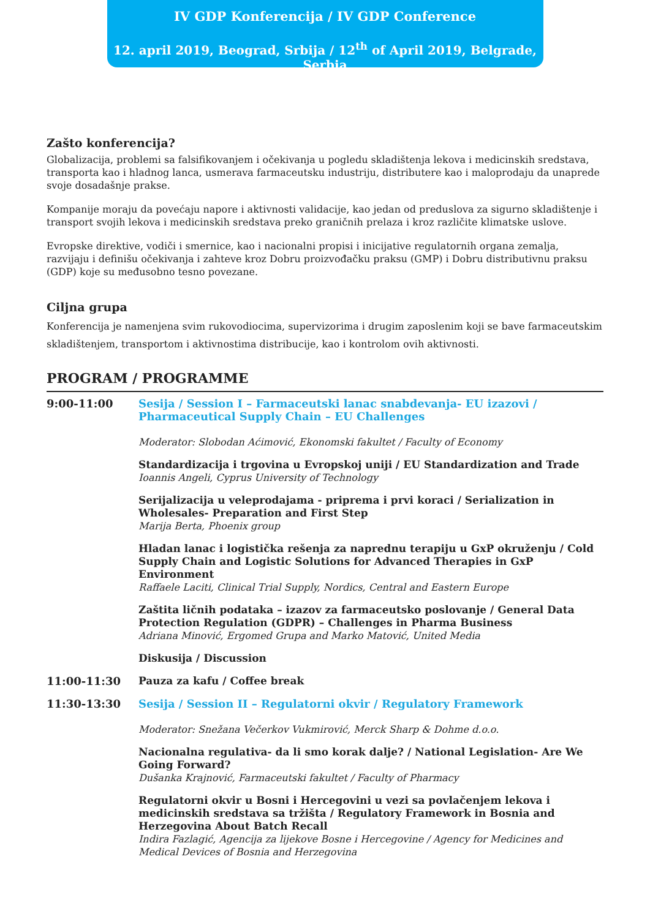IV GDP Konferencija / IV GDP Conference
12. april 2019, Beograd, Srbija / 12<sup>th</sup> of April 2019, Belgrade, Serbia
Zašto konferencija?
Globalizacija, problemi sa falsifikovanjem i očekivanja u pogledu skladištenja lekova i medicinskih sredstava, transporta kao i hladnog lanca, usmerava farmaceutsku industriju, distributere kao i maloprodaju da unaprede svoje dosadašnje prakse.
Kompanije moraju da povećaju napore i aktivnosti validacije, kao jedan od preduslova za sigurno skladištenje i transport svojih lekova i medicinskih sredstava preko graničnih prelaza i kroz različite klimatske uslove.
Evropske direktive, vodiči i smernice, kao i nacionalni propisi i inicijative regulatornih organa zemalja, razvijaju i definišu očekivanja i zahteve kroz Dobru proizvođačku praksu (GMP) i Dobru distributivnu praksu (GDP) koje su međusobno tesno povezane.
Ciljna grupa
Konferencija je namenjena svim rukovodiocima, supervizorima i drugim zaposlenim koji se bave farmaceutskim skladištenjem, transportom i aktivnostima distribucije, kao i kontrolom ovih aktivnosti.
PROGRAM / PROGRAMME
| 9:00-11:00 | Sesija / Session I – Farmaceutski lanac snabdevanja- EU izazovi / Pharmaceutical Supply Chain – EU Challenges Moderator: Slobodan Aćimović, Ekonomski fakultet / Faculty of Economy |
| | Standardizacija i trgovina u Evropskoj uniji / EU Standardization and Trade Ioannis Angeli, Cyprus University of Technology |
| | Serijalizacija u veleprodajama - priprema i prvi koraci / Serialization in Wholesales- Preparation and First Step Marija Berta, Phoenix group |
| | Hladan lanac i logistička rešenja za naprednu terapiju u GxP okruženju / Cold Supply Chain and Logistic Solutions for Advanced Therapies in GxP Environment Raffaele Laciti, Clinical Trial Supply, Nordics, Central and Eastern Europe |
| | Zaštita ličnih podataka – izazov za farmaceutsko poslovanje / General Data Protection Regulation (GDPR) – Challenges in Pharma Business Adriana Minović, Ergomed Grupa and Marko Matović, United Media |
| | Diskusija / Discussion |
| 11:00-11:30 | Pauza za kafu / Coffee break |
| 11:30-13:30 | Sesija / Session II – Regulatorni okvir / Regulatory Framework Moderator: Snežana Večerkov Vukmirović, Merck Sharp & Dohme d.o.o. |
| | Nacionalna regulativa- da li smo korak dalje? / National Legislation- Are We Going Forward? Dušanka Krajnović, Farmaceutski fakultet / Faculty of Pharmacy |
| | Regulatorni okvir u Bosni i Hercegovini u vezi sa povlačenjem lekova i medicinskih sredstava sa tržišta / Regulatory Framework in Bosnia and Herzegovina About Batch Recall Indira Fazlagić, Agencija za lijekove Bosne i Hercegovine / Agency for Medicines and Medical Devices of Bosnia and Herzegovina |